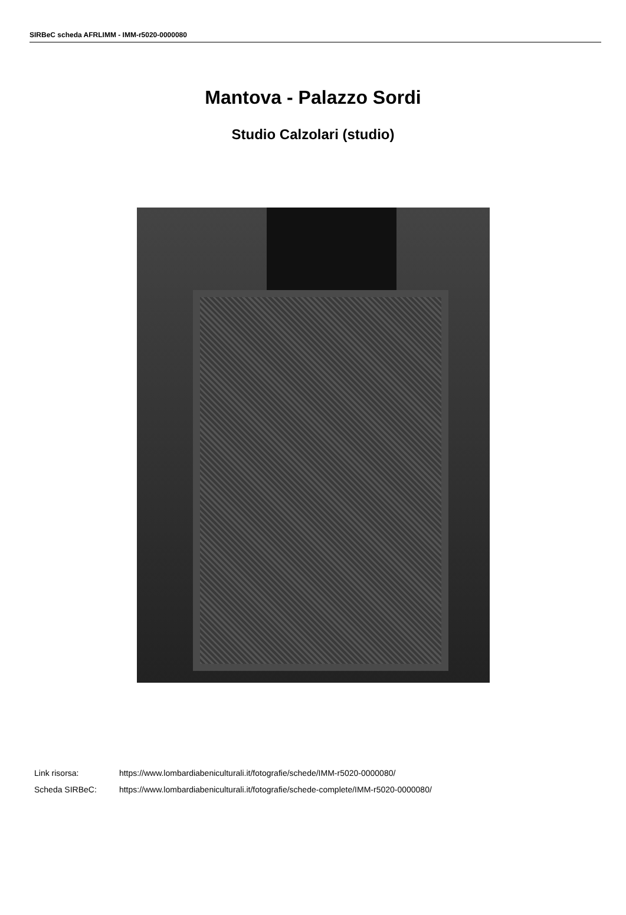SIRBeC scheda AFRLIMM - IMM-r5020-0000080
Mantova - Palazzo Sordi
Studio Calzolari (studio)
Link risorsa: https://www.lombardiabeniculturali.it/fotografie/schede/IMM-r5020-0000080/
Scheda SIRBeC: https://www.lombardiabeniculturali.it/fotografie/schede-complete/IMM-r5020-0000080/